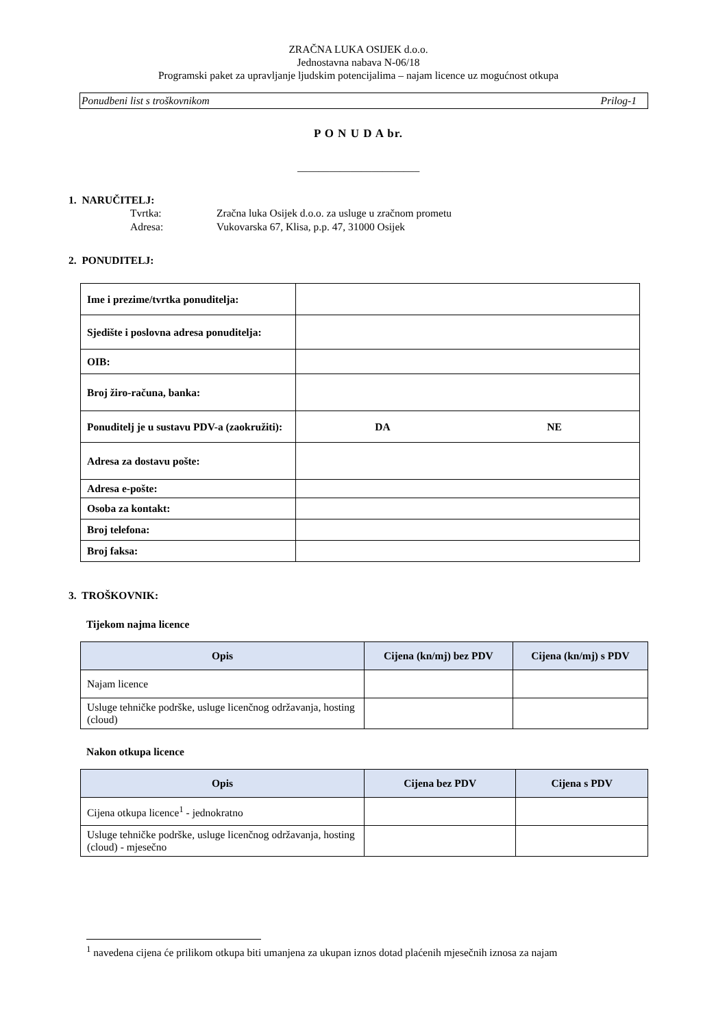ZRAČNA LUKA OSIJEK d.o.o.
Jednostavna nabava N-06/18
Programski paket za upravljanje ljudskim potencijalima – najam licence uz mogućnost otkupa
Ponudbeni list s troškovnikom Prilog-1
P O N U D A br.
_______________________
1. NARUČITELJ:
Tvrtka: Zračna luka Osijek d.o.o. za usluge u zračnom prometu
Adresa: Vukovarska 67, Klisa, p.p. 47, 31000 Osijek
2. PONUDITELJ:
| Ime i prezime/tvrtka ponuditelja: | | |
| Sjedište i poslovna adresa ponuditelja: | | |
| OIB: | | |
| Broj žiro-računa, banka: | | |
| Ponuditelj je u sustavu PDV-a (zaokružiti): | DA | NE |
| Adresa za dostavu pošte: | | |
| Adresa e-pošte: | | |
| Osoba za kontakt: | | |
| Broj telefona: | | |
| Broj faksa: | | |
3. TROŠKOVNIK:
Tijekom najma licence
| Opis | Cijena (kn/mj) bez PDV | Cijena (kn/mj) s PDV |
| --- | --- | --- |
| Najam licence | | |
| Usluge tehničke podrške, usluge licenčnog održavanja, hosting (cloud) | | |
Nakon otkupa licence
| Opis | Cijena bez PDV | Cijena s PDV |
| --- | --- | --- |
| Cijena otkupa licence<sup>1</sup> - jednokratno | | |
| Usluge tehničke podrške, usluge licenčnog održavanja, hosting (cloud) - mjesečno | | |
<sup>1</sup> navedena cijena će prilikom otkupa biti umanjena za ukupan iznos dotad plaćenih mjesečnih iznosa za najam